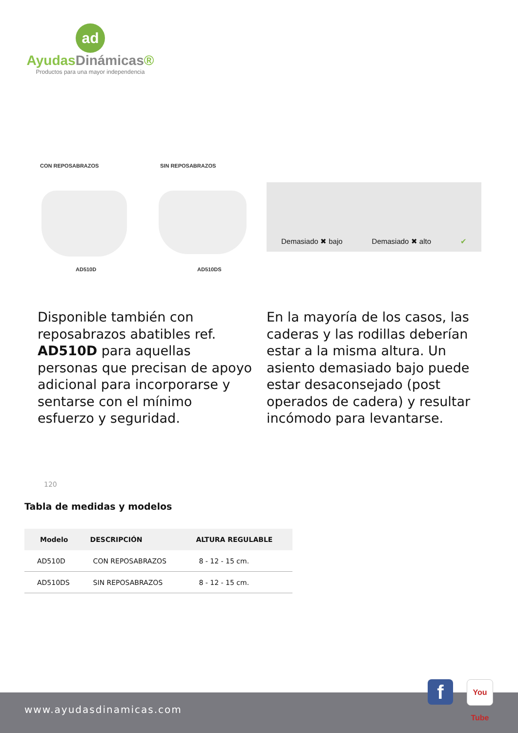ad
AyudasDinámicas®
Productos para una mayor independencia
CON REPOSABRAZOS SIN REPOSABRAZOS
AD510D AD510DS
Demasiado ✖ bajo Demasiado ✖ alto ✔
Disponible también con reposabrazos abatibles ref. AD510D para aquellas personas que precisan de apoyo adicional para incorporarse y sentarse con el mínimo esfuerzo y seguridad.
En la mayoría de los casos, las caderas y las rodillas deberían estar a la misma altura. Un asiento demasiado bajo puede estar desaconsejado (post operados de cadera) y resultar incómodo para levantarse.
120
Tabla de medidas y modelos
| Modelo | DESCRIPCIÓN | ALTURA REGULABLE |
| --- | --- | --- |
| AD510D | CON REPOSABRAZOS | 8 - 12 - 15 cm. |
| AD510DS | SIN REPOSABRAZOS | 8 - 12 - 15 cm. |
www.ayudasdinamicas.com
f
You Tube